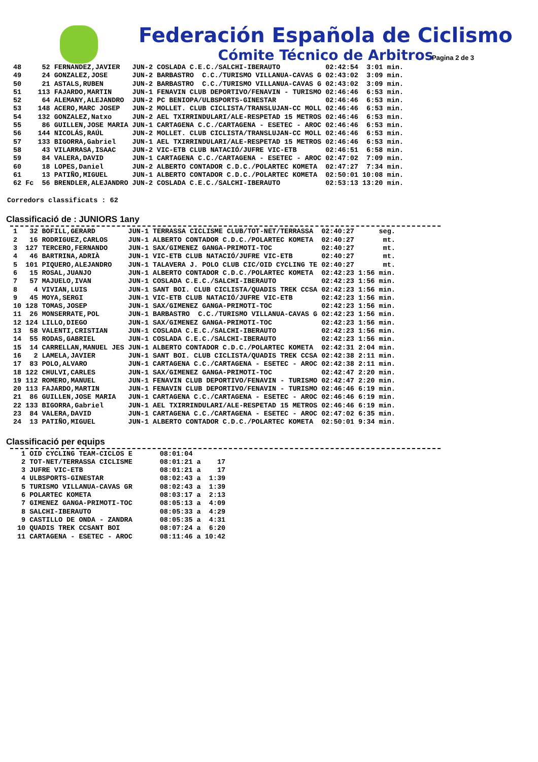Federación Española de Ciclismo
Cómite Técnico de Arbitros
Pagina 2 de 3
| 48 | | 52 | FERNANDEZ,JAVIER | JUN-2 | COSLADA C.E.C./SALCHI-IBERAUTO | 02:42:54 | 3:01 min. |
| 49 | | 24 | GONZALEZ,JOSE | JUN-2 | BARBASTRO C.C./TURISMO VILLANUA-CAVAS G | 02:43:02 | 3:09 min. |
| 50 | | 21 | ASTALS,RUBEN | JUN-2 | BARBASTRO C.C./TURISMO VILLANUA-CAVAS G | 02:43:02 | 3:09 min. |
| 51 | | 113 | FAJARDO,MARTIN | JUN-1 | FENAVIN CLUB DEPORTIVO/FENAVIN - TURISMO | 02:46:46 | 6:53 min. |
| 52 | | 64 | ALEMANY,ALEJANDRO | JUN-2 | PC BENIOPA/ULBSPORTS-GINESTAR | 02:46:46 | 6:53 min. |
| 53 | | 148 | ACERO,MARC JOSEP | JUN-2 | MOLLET. CLUB CICLISTA/TRANSLUJAN-CC MOLL | 02:46:46 | 6:53 min. |
| 54 | | 132 | GONZALEZ,Natxo | JUN-2 | AEL TXIRRINDULARI/ALE-RESPETAD 15 METROS | 02:46:46 | 6:53 min. |
| 55 | | 86 | GUILLEN,JOSE MARIA | JUN-1 | CARTAGENA C.C./CARTAGENA - ESETEC - AROC | 02:46:46 | 6:53 min. |
| 56 | | 144 | NICOLÁS,RAÚL | JUN-2 | MOLLET. CLUB CICLISTA/TRANSLUJAN-CC MOLL | 02:46:46 | 6:53 min. |
| 57 | | 133 | BIGORRA,Gabriel | JUN-1 | AEL TXIRRINDULARI/ALE-RESPETAD 15 METROS | 02:46:46 | 6:53 min. |
| 58 | | 43 | VILARRASA,ISAAC | JUN-2 | VIC-ETB CLUB NATACIÓ/JUFRE VIC-ETB | 02:46:51 | 6:58 min. |
| 59 | | 84 | VALERA,DAVID | JUN-1 | CARTAGENA C.C./CARTAGENA - ESETEC - AROC | 02:47:02 | 7:09 min. |
| 60 | | 18 | LOPES,Daniel | JUN-2 | ALBERTO CONTADOR C.D.C./POLARTEC KOMETA | 02:47:27 | 7:34 min. |
| 61 | | 13 | PATIÑO,MIGUEL | JUN-1 | ALBERTO CONTADOR C.D.C./POLARTEC KOMETA | 02:50:01 | 10:08 min. |
| 62 | Fc | 56 | BRENDLER,ALEJANDRO | JUN-2 | COSLADA C.E.C./SALCHI-IBERAUTO | 02:53:13 | 13:20 min. |
Corredors classificats : 62
Classificació de : JUNIORS 1any
| 1 | 32 | BOFILL,GERARD | JUN-1 | TERRASSA CICLISME CLUB/TOT-NET/TERRASSA | 02:40:27 | seg. |
| 2 | 16 | RODRIGUEZ,CARLOS | JUN-1 | ALBERTO CONTADOR C.D.C./POLARTEC KOMETA | 02:40:27 | mt. |
| 3 | 127 | TERCERO,FERNANDO | JUN-1 | SAX/GIMENEZ GANGA-PRIMOTI-TOC | 02:40:27 | mt. |
| 4 | 46 | BARTRINA,ADRIÀ | JUN-1 | VIC-ETB CLUB NATACIÓ/JUFRE VIC-ETB | 02:40:27 | mt. |
| 5 | 101 | PIQUERO,ALEJANDRO | JUN-1 | TALAVERA J. POLO CLUB CIC/OID CYCLING TE | 02:40:27 | mt. |
| 6 | 15 | ROSAL,JUANJO | JUN-1 | ALBERTO CONTADOR C.D.C./POLARTEC KOMETA | 02:42:23 | 1:56 min. |
| 7 | 57 | MAJUELO,IVAN | JUN-1 | COSLADA C.E.C./SALCHI-IBERAUTO | 02:42:23 | 1:56 min. |
| 8 | 4 | VIVIAN,LUIS | JUN-1 | SANT BOI. CLUB CICLISTA/QUADIS TREK CCSA | 02:42:23 | 1:56 min. |
| 9 | 45 | MOYA,SERGI | JUN-1 | VIC-ETB CLUB NATACIÓ/JUFRE VIC-ETB | 02:42:23 | 1:56 min. |
| 10 | 128 | TOMAS,JOSEP | JUN-1 | SAX/GIMENEZ GANGA-PRIMOTI-TOC | 02:42:23 | 1:56 min. |
| 11 | 26 | MONSERRATE,POL | JUN-1 | BARBASTRO C.C./TURISMO VILLANUA-CAVAS G | 02:42:23 | 1:56 min. |
| 12 | 124 | LILLO,DIEGO | JUN-1 | SAX/GIMENEZ GANGA-PRIMOTI-TOC | 02:42:23 | 1:56 min. |
| 13 | 58 | VALENTI,CRISTIAN | JUN-1 | COSLADA C.E.C./SALCHI-IBERAUTO | 02:42:23 | 1:56 min. |
| 14 | 55 | RODAS,GABRIEL | JUN-1 | COSLADA C.E.C./SALCHI-IBERAUTO | 02:42:23 | 1:56 min. |
| 15 | 14 | CARRELLAN,MANUEL JES | JUN-1 | ALBERTO CONTADOR C.D.C./POLARTEC KOMETA | 02:42:31 | 2:04 min. |
| 16 | 2 | LAMELA,JAVIER | JUN-1 | SANT BOI. CLUB CICLISTA/QUADIS TREK CCSA | 02:42:38 | 2:11 min. |
| 17 | 83 | POLO,ALVARO | JUN-1 | CARTAGENA C.C./CARTAGENA - ESETEC - AROC | 02:42:38 | 2:11 min. |
| 18 | 122 | CHULVI,CARLES | JUN-1 | SAX/GIMENEZ GANGA-PRIMOTI-TOC | 02:42:47 | 2:20 min. |
| 19 | 112 | ROMERO,MANUEL | JUN-1 | FENAVIN CLUB DEPORTIVO/FENAVIN - TURISMO | 02:42:47 | 2:20 min. |
| 20 | 113 | FAJARDO,MARTIN | JUN-1 | FENAVIN CLUB DEPORTIVO/FENAVIN - TURISMO | 02:46:46 | 6:19 min. |
| 21 | 86 | GUILLEN,JOSE MARIA | JUN-1 | CARTAGENA C.C./CARTAGENA - ESETEC - AROC | 02:46:46 | 6:19 min. |
| 22 | 133 | BIGORRA,Gabriel | JUN-1 | AEL TXIRRINDULARI/ALE-RESPETAD 15 METROS | 02:46:46 | 6:19 min. |
| 23 | 84 | VALERA,DAVID | JUN-1 | CARTAGENA C.C./CARTAGENA - ESETEC - AROC | 02:47:02 | 6:35 min. |
| 24 | 13 | PATIÑO,MIGUEL | JUN-1 | ALBERTO CONTADOR C.D.C./POLARTEC KOMETA | 02:50:01 | 9:34 min. |
Classificació per equips
| 1 | OID CYCLING TEAM-CICLOS E | 08:01:04 | | |
| 2 | TOT-NET/TERRASSA CICLISME | 08:01:21 | a | 17 |
| 3 | JUFRE VIC-ETB | 08:01:21 | a | 17 |
| 4 | ULBSPORTS-GINESTAR | 08:02:43 | a | 1:39 |
| 5 | TURISMO VILLANUA-CAVAS GR | 08:02:43 | a | 1:39 |
| 6 | POLARTEC KOMETA | 08:03:17 | a | 2:13 |
| 7 | GIMENEZ GANGA-PRIMOTI-TOC | 08:05:13 | a | 4:09 |
| 8 | SALCHI-IBERAUTO | 08:05:33 | a | 4:29 |
| 9 | CASTILLO DE ONDA - ZANDRA | 08:05:35 | a | 4:31 |
| 10 | QUADIS TREK CCSANT BOI | 08:07:24 | a | 6:20 |
| 11 | CARTAGENA - ESETEC - AROC | 08:11:46 | a | 10:42 |